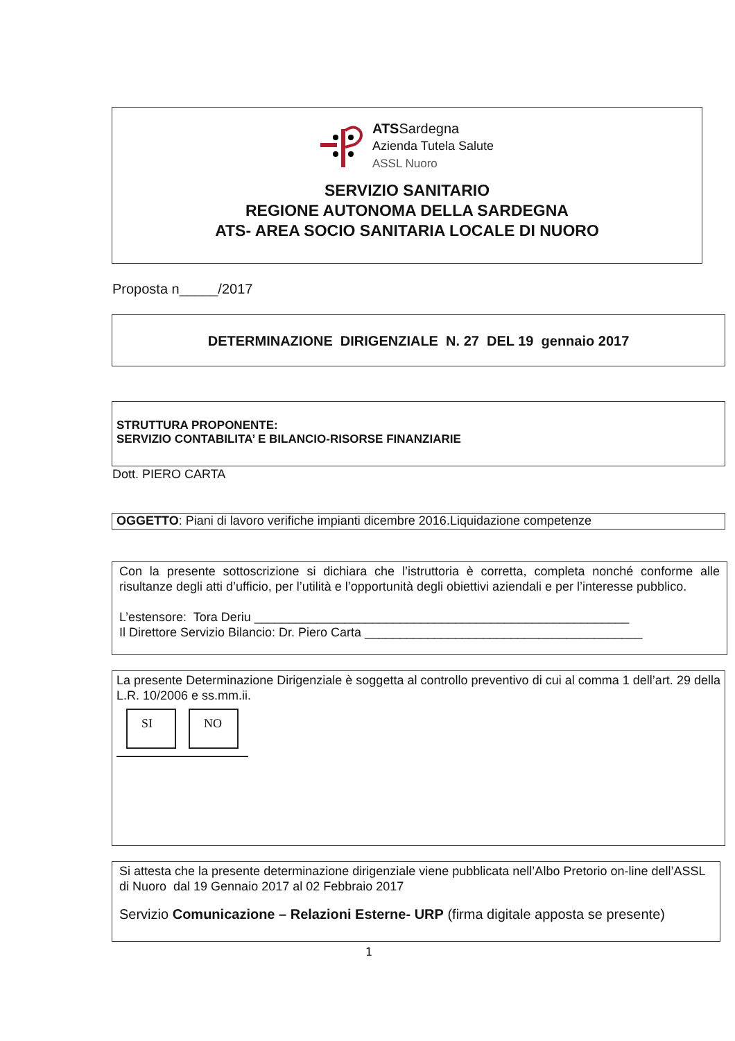ATSSardegna
Azienda Tutela Salute
ASSL Nuoro
SERVIZIO SANITARIO
REGIONE AUTONOMA DELLA SARDEGNA
ATS- AREA SOCIO SANITARIA LOCALE DI NUORO
Proposta n_____/2017
DETERMINAZIONE DIRIGENZIALE N. 27 DEL 19 gennaio 2017
STRUTTURA PROPONENTE:
SERVIZIO CONTABILITA’ E BILANCIO-RISORSE FINANZIARIE
Dott. PIERO CARTA
OGGETTO: Piani di lavoro verifiche impianti dicembre 2016.Liquidazione competenze
Con la presente sottoscrizione si dichiara che l’istruttoria è corretta, completa nonché conforme alle risultanze degli atti d’ufficio, per l’utilità e l’opportunità degli obiettivi aziendali e per l’interesse pubblico.
L’estensore: Tora Deriu ______________________________________________________
Il Direttore Servizio Bilancio: Dr. Piero Carta ________________________________________
La presente Determinazione Dirigenziale è soggetta al controllo preventivo di cui al comma 1 dell’art. 29 della L.R. 10/2006 e ss.mm.ii.
SI NO
Si attesta che la presente determinazione dirigenziale viene pubblicata nell’Albo Pretorio on-line dell’ASSL di Nuoro dal 19 Gennaio 2017 al 02 Febbraio 2017
Servizio Comunicazione – Relazioni Esterne- URP (firma digitale apposta se presente)
1